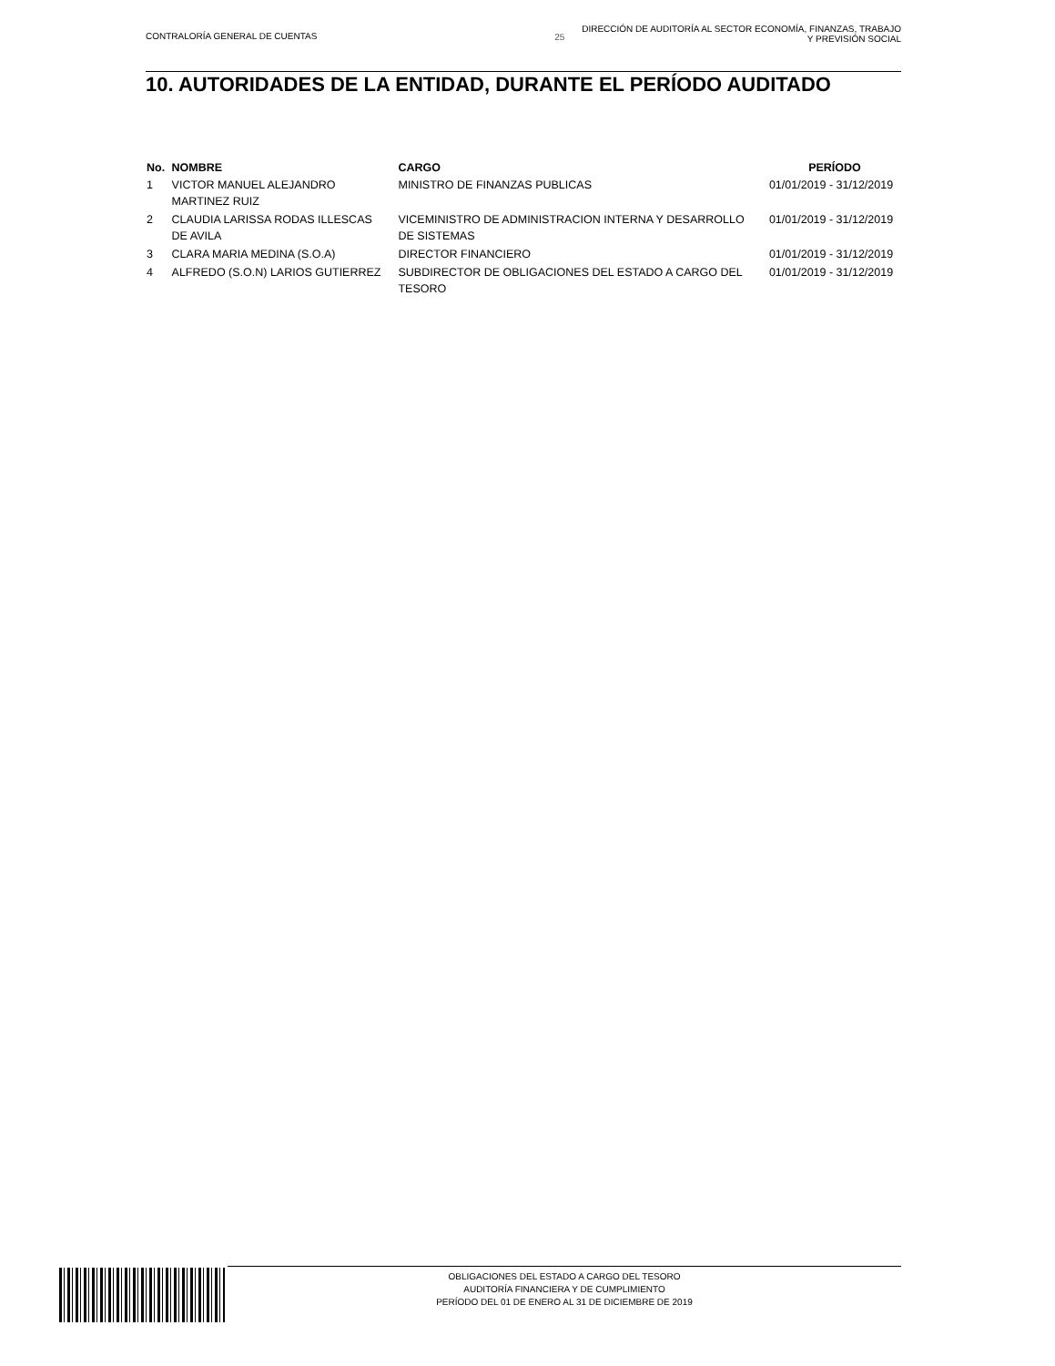CONTRALORÍA GENERAL DE CUENTAS 25
DIRECCIÓN DE AUDITORÍA AL SECTOR ECONOMÍA, FINANZAS, TRABAJO
Y PREVISIÓN SOCIAL
10. AUTORIDADES DE LA ENTIDAD, DURANTE EL PERÍODO AUDITADO
| No. | NOMBRE | CARGO | PERÍODO |
| --- | --- | --- | --- |
| 1 | VICTOR MANUEL ALEJANDRO MARTINEZ RUIZ | MINISTRO DE FINANZAS PUBLICAS | 01/01/2019 - 31/12/2019 |
| 2 | CLAUDIA LARISSA RODAS ILLESCAS DE AVILA | VICEMINISTRO DE ADMINISTRACION INTERNA Y DESARROLLO DE SISTEMAS | 01/01/2019 - 31/12/2019 |
| 3 | CLARA MARIA MEDINA (S.O.A) | DIRECTOR FINANCIERO | 01/01/2019 - 31/12/2019 |
| 4 | ALFREDO (S.O.N) LARIOS GUTIERREZ | SUBDIRECTOR DE OBLIGACIONES DEL ESTADO A CARGO DEL TESORO | 01/01/2019 - 31/12/2019 |
OBLIGACIONES DEL ESTADO A CARGO DEL TESORO
AUDITORÍA FINANCIERA Y DE CUMPLIMIENTO
PERÍODO DEL 01 DE ENERO AL 31 DE DICIEMBRE DE 2019